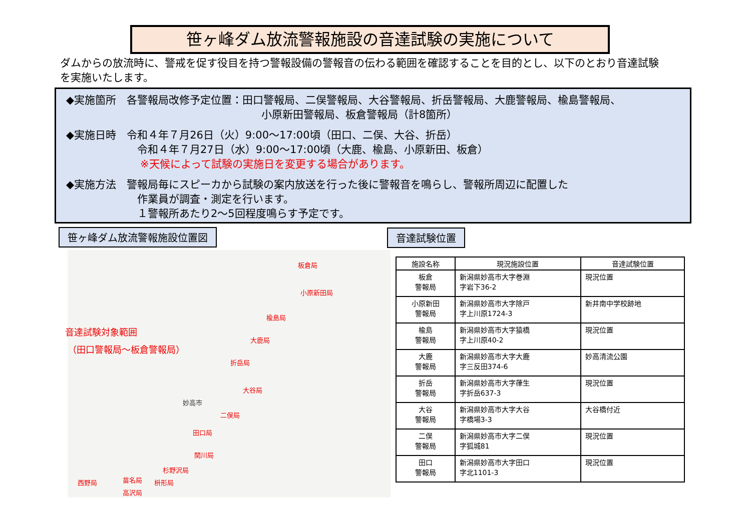笹ヶ峰ダム放流警報施設の音達試験の実施について
ダムからの放流時に、警戒を促す役目を持つ警報設備の警報音の伝わる範囲を確認することを目的とし、以下のとおり音達試験を実施いたします。
◆実施箇所　各警報局改修予定位置：田口警報局、二俣警報局、大谷警報局、折岳警報局、大鹿警報局、楡島警報局、
小原新田警報局、板倉警報局（計8箇所）
◆実施日時　令和４年７月26日（火）9:00～17:00頃（田口、二俣、大谷、折岳）
令和４年７月27日（水）9:00～17:00頃（大鹿、楡島、小原新田、板倉）
※天候によって試験の実施日を変更する場合があります。
◆実施方法　警報局毎にスピーカから試験の案内放送を行った後に警報音を鳴らし、警報所周辺に配置した
作業員が調査・測定を行います。
１警報所あたり2～5回程度鳴らす予定です。
笹ヶ峰ダム放流警報施設位置図 音達試験位置
板倉局
小原新田局
楡島局
大鹿局
折岳局
大谷局
二俣局
田口局
関川局
杉野沢局
枡形局 苗名局 西野局
高沢局
音達試験対象範囲
（田口警報局～板倉警報局）
妙高市
| 施設名称 | 現況施設位置 | 音達試験位置 |
| --- | --- | --- |
| 板倉 警報局 | 新潟県妙高市大字巻淵 字岩下36-2 | 現況位置 |
| 小原新田 警報局 | 新潟県妙高市大字除戸 字上川原1724-3 | 新井南中学校跡地 |
| 楡島 警報局 | 新潟県妙高市大字猿橋 字上川原40-2 | 現況位置 |
| 大鹿 警報局 | 新潟県妙高市大字大鹿 字三反田374-6 | 妙高清流公園 |
| 折岳 警報局 | 新潟県妙高市大字葎生 字折岳637-3 | 現況位置 |
| 大谷 警報局 | 新潟県妙高市大字大谷 字橋場3-3 | 大谷橋付近 |
| 二俣 警報局 | 新潟県妙高市大字二俣 字狐城81 | 現況位置 |
| 田口 警報局 | 新潟県妙高市大字田口 字北1101-3 | 現況位置 |